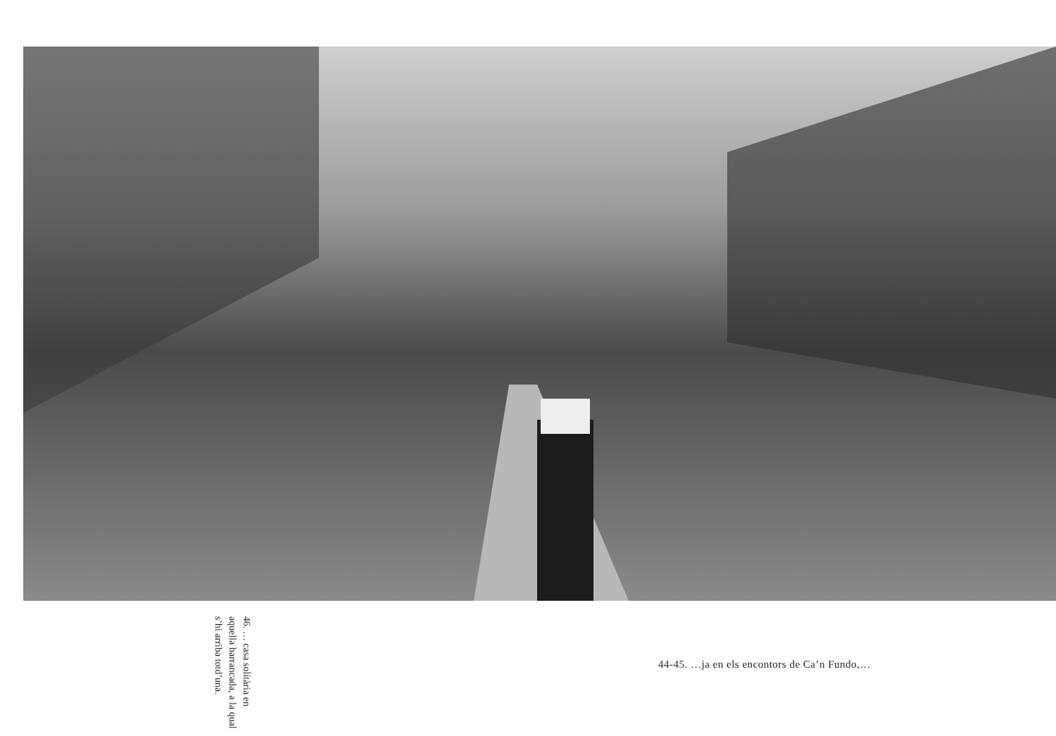46. … casa solità­ria en aquella ba­rrancada, a la qual s’hi arriba totd’una.
44-45. …ja en els encontors de Ca’n Fundo,…